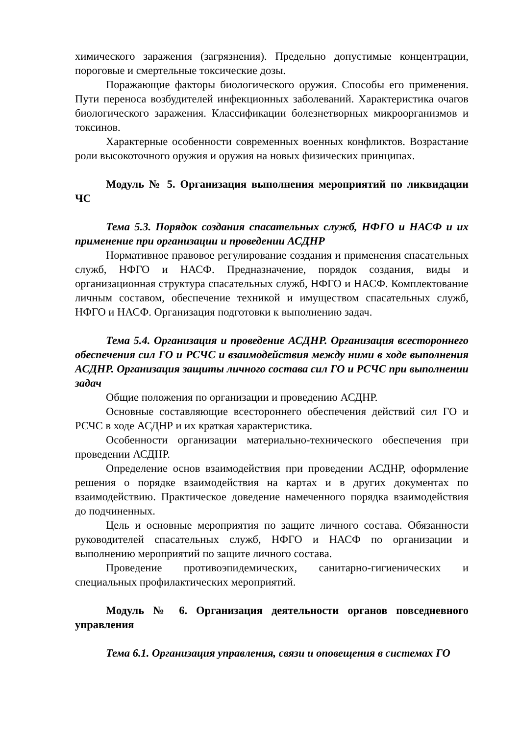химического заражения (загрязнения). Предельно допустимые концентрации, пороговые и смертельные токсические дозы.
Поражающие факторы биологического оружия. Способы его применения. Пути переноса возбудителей инфекционных заболеваний. Характеристика очагов биологического заражения. Классификации болезнетворных микроорганизмов и токсинов.
Характерные особенности современных военных конфликтов. Возрастание роли высокоточного оружия и оружия на новых физических принципах.
Модуль № 5. Организация выполнения мероприятий по ликвидации ЧС
Тема 5.3. Порядок создания спасательных служб, НФГО и НАСФ и их применение при организации и проведении АСДНР
Нормативное правовое регулирование создания и применения спасательных служб, НФГО и НАСФ. Предназначение, порядок создания, виды и организационная структура спасательных служб, НФГО и НАСФ. Комплектование личным составом, обеспечение техникой и имуществом спасательных служб, НФГО и НАСФ. Организация подготовки к выполнению задач.
Тема 5.4. Организация и проведение АСДНР. Организация всестороннего обеспечения сил ГО и РСЧС и взаимодействия между ними в ходе выполнения АСДНР. Организация защиты личного состава сил ГО и РСЧС при выполнении задач
Общие положения по организации и проведению АСДНР.
Основные составляющие всестороннего обеспечения действий сил ГО и РСЧС в ходе АСДНР и их краткая характеристика.
Особенности организации материально-технического обеспечения при проведении АСДНР.
Определение основ взаимодействия при проведении АСДНР, оформление решения о порядке взаимодействия на картах и в других документах по взаимодействию. Практическое доведение намеченного порядка взаимодействия до подчиненных.
Цель и основные мероприятия по защите личного состава. Обязанности руководителей спасательных служб, НФГО и НАСФ по организации и выполнению мероприятий по защите личного состава.
Проведение противоэпидемических, санитарно-гигиенических и специальных профилактических мероприятий.
Модуль № 6. Организация деятельности органов повседневного управления
Тема 6.1. Организация управления, связи и оповещения в системах ГО